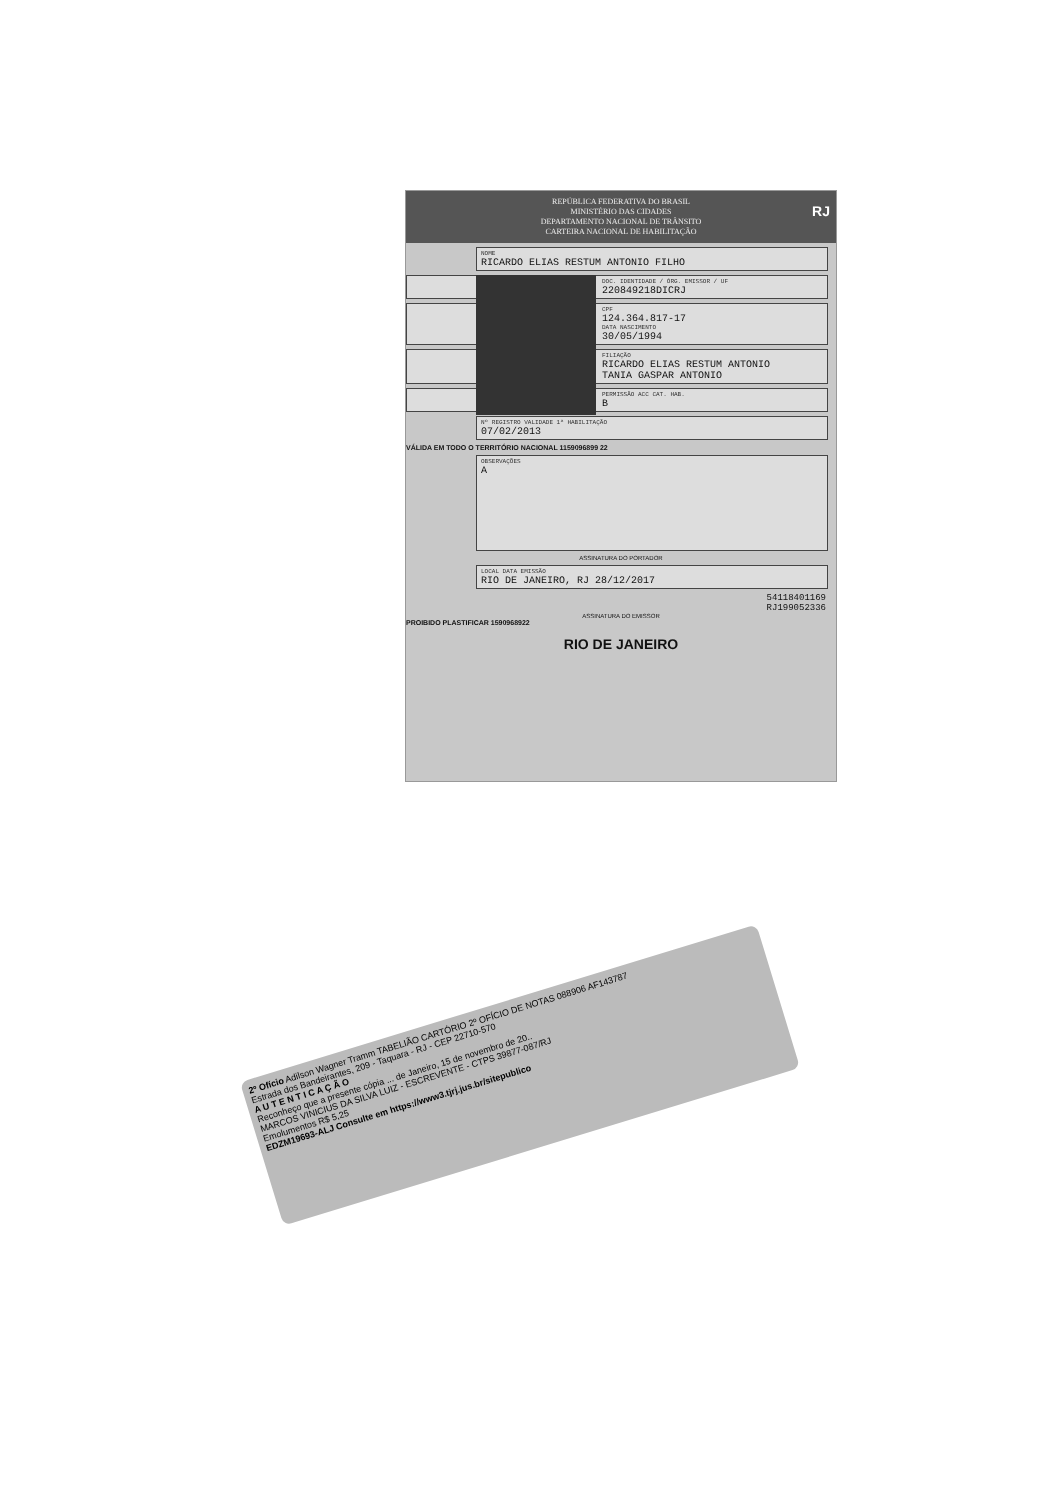REPÚBLICA FEDERATIVA DO BRASIL
MINISTÉRIO DAS CIDADES
DEPARTAMENTO NACIONAL DE TRÂNSITO
CARTEIRA NACIONAL DE HABILITAÇÃO
RJ
NOME
RICARDO ELIAS RESTUM ANTONIO FILHO
DOC. IDENTIDADE / ÓRG. EMISSOR / UF
220849218DICRJ
CPF
124.364.817-17
DATA NASCIMENTO
30/05/1994
FILIAÇÃO
RICARDO ELIAS RESTUM ANTONIO
TANIA GASPAR ANTONIO
PERMISSÃO ACC CAT. HAB.
B
Nº REGISTRO VALIDADE 1ª HABILITAÇÃO
07/02/2013
VÁLIDA EM TODO O TERRITÓRIO NACIONAL 1159096899 22
OBSERVAÇÕES
A
ASSINATURA DO PORTADOR
LOCAL DATA EMISSÃO
RIO DE JANEIRO, RJ 28/12/2017
54118401169
RJ199052336
ASSINATURA DO EMISSOR
PROIBIDO PLASTIFICAR 1590968922
RIO DE JANEIRO
2º Ofício Adilson Wagner Tramm TABELIÃO CARTÓRIO 2º OFÍCIO DE NOTAS 088906 AF143787
Estrada dos Bandeirantes, 209 - Taquara - RJ - CEP 22710-570
A U T E N T I C A Ç Ã O
Reconheço que a presente cópia ... de Janeiro, 15 de novembro de 20..
MARCOS VINICIUS DA SILVA LUIZ - ESCREVENTE - CTPS 39877-087/RJ
Emolumentos R$ 5,25
EDZM19693-ALJ Consulte em https://www3.tjrj.jus.br/sitepublico